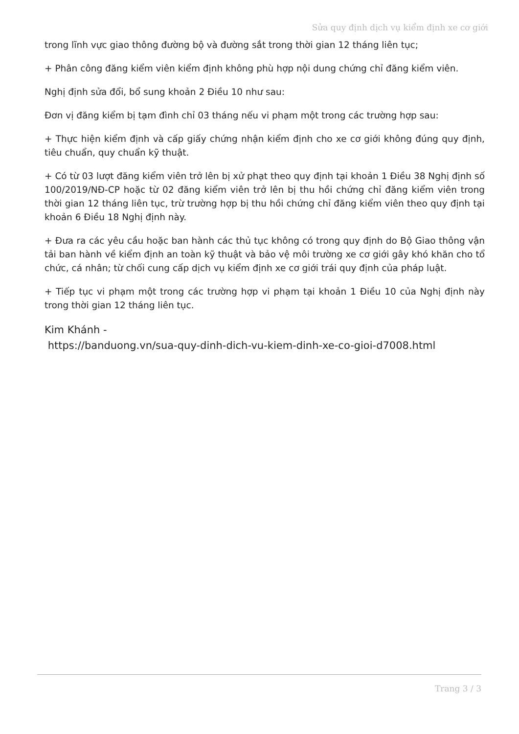Sửa quy định dịch vụ kiểm định xe cơ giới
trong lĩnh vực giao thông đường bộ và đường sắt trong thời gian 12 tháng liên tục;
+ Phân công đăng kiểm viên kiểm định không phù hợp nội dung chứng chỉ đăng kiểm viên.
Nghị định sửa đổi, bổ sung khoản 2 Điều 10 như sau:
Đơn vị đăng kiểm bị tạm đình chỉ 03 tháng nếu vi phạm một trong các trường hợp sau:
+ Thực hiện kiểm định và cấp giấy chứng nhận kiểm định cho xe cơ giới không đúng quy định, tiêu chuẩn, quy chuẩn kỹ thuật.
+ Có từ 03 lượt đăng kiểm viên trở lên bị xử phạt theo quy định tại khoản 1 Điều 38 Nghị định số 100/2019/NĐ-CP hoặc từ 02 đăng kiểm viên trở lên bị thu hồi chứng chỉ đăng kiểm viên trong thời gian 12 tháng liên tục, trừ trường hợp bị thu hồi chứng chỉ đăng kiểm viên theo quy định tại khoản 6 Điều 18 Nghị định này.
+ Đưa ra các yêu cầu hoặc ban hành các thủ tục không có trong quy định do Bộ Giao thông vận tải ban hành về kiểm định an toàn kỹ thuật và bảo vệ môi trường xe cơ giới gây khó khăn cho tổ chức, cá nhân; từ chối cung cấp dịch vụ kiểm định xe cơ giới trái quy định của pháp luật.
+ Tiếp tục vi phạm một trong các trường hợp vi phạm tại khoản 1 Điều 10 của Nghị định này trong thời gian 12 tháng liên tục.
Kim Khánh -
https://banduong.vn/sua-quy-dinh-dich-vu-kiem-dinh-xe-co-gioi-d7008.html
Trang 3 / 3